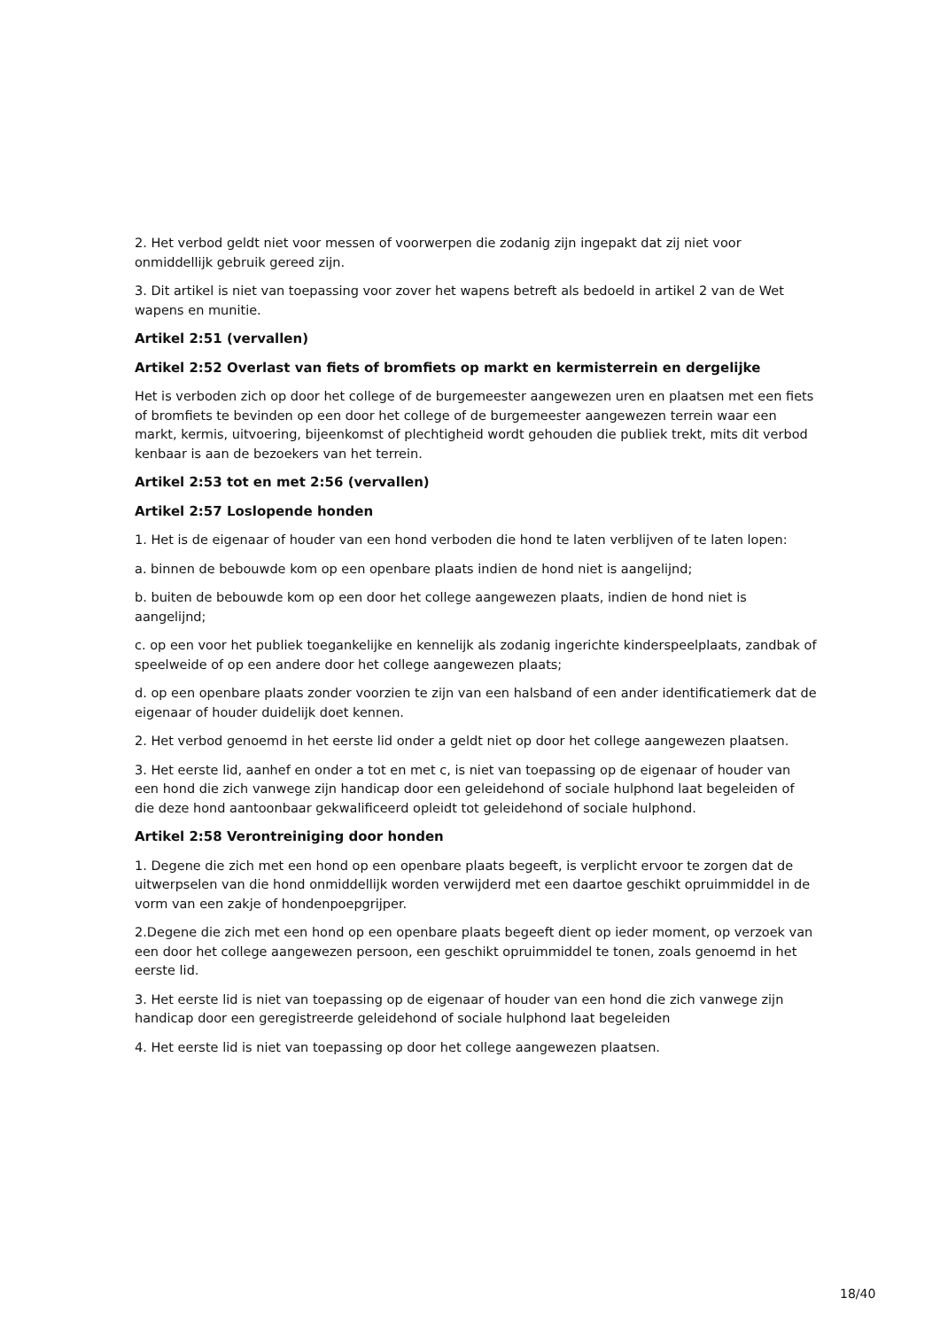2. Het verbod geldt niet voor messen of voorwerpen die zodanig zijn ingepakt dat zij niet voor onmiddellijk gebruik gereed zijn.
3. Dit artikel is niet van toepassing voor zover het wapens betreft als bedoeld in artikel 2 van de Wet wapens en munitie.
Artikel 2:51 (vervallen)
Artikel 2:52 Overlast van fiets of bromfiets op markt en kermisterrein en dergelijke
Het is verboden zich op door het college of de burgemeester aangewezen uren en plaatsen met een fiets of bromfiets te bevinden op een door het college of de burgemeester aangewezen terrein waar een markt, kermis, uitvoering, bijeenkomst of plechtigheid wordt gehouden die publiek trekt, mits dit verbod kenbaar is aan de bezoekers van het terrein.
Artikel 2:53 tot en met 2:56 (vervallen)
Artikel 2:57 Loslopende honden
1. Het is de eigenaar of houder van een hond verboden die hond te laten verblijven of te laten lopen:
a. binnen de bebouwde kom op een openbare plaats indien de hond niet is aangelijnd;
b. buiten de bebouwde kom op een door het college aangewezen plaats, indien de hond niet is aangelijnd;
c. op een voor het publiek toegankelijke en kennelijk als zodanig ingerichte kinderspeelplaats, zandbak of speelweide of op een andere door het college aangewezen plaats;
d. op een openbare plaats zonder voorzien te zijn van een halsband of een ander identificatiemerk dat de eigenaar of houder duidelijk doet kennen.
2. Het verbod genoemd in het eerste lid onder a geldt niet op door het college aangewezen plaatsen.
3. Het eerste lid, aanhef en onder a tot en met c, is niet van toepassing op de eigenaar of houder van een hond die zich vanwege zijn handicap door een geleidehond of sociale hulphond laat begeleiden of die deze hond aantoonbaar gekwalificeerd opleidt tot geleidehond of sociale hulphond.
Artikel 2:58 Verontreiniging door honden
1. Degene die zich met een hond op een openbare plaats begeeft, is verplicht ervoor te zorgen dat de uitwerpselen van die hond onmiddellijk worden verwijderd met een daartoe geschikt opruimmiddel in de vorm van een zakje of hondenpoepgrijper.
2.Degene die zich met een hond op een openbare plaats begeeft dient op ieder moment, op verzoek van een door het college aangewezen persoon, een geschikt opruimmiddel te tonen, zoals genoemd in het eerste lid.
3. Het eerste lid is niet van toepassing op de eigenaar of houder van een hond die zich vanwege zijn handicap door een geregistreerde geleidehond of sociale hulphond laat begeleiden
4. Het eerste lid is niet van toepassing op door het college aangewezen plaatsen.
18/40